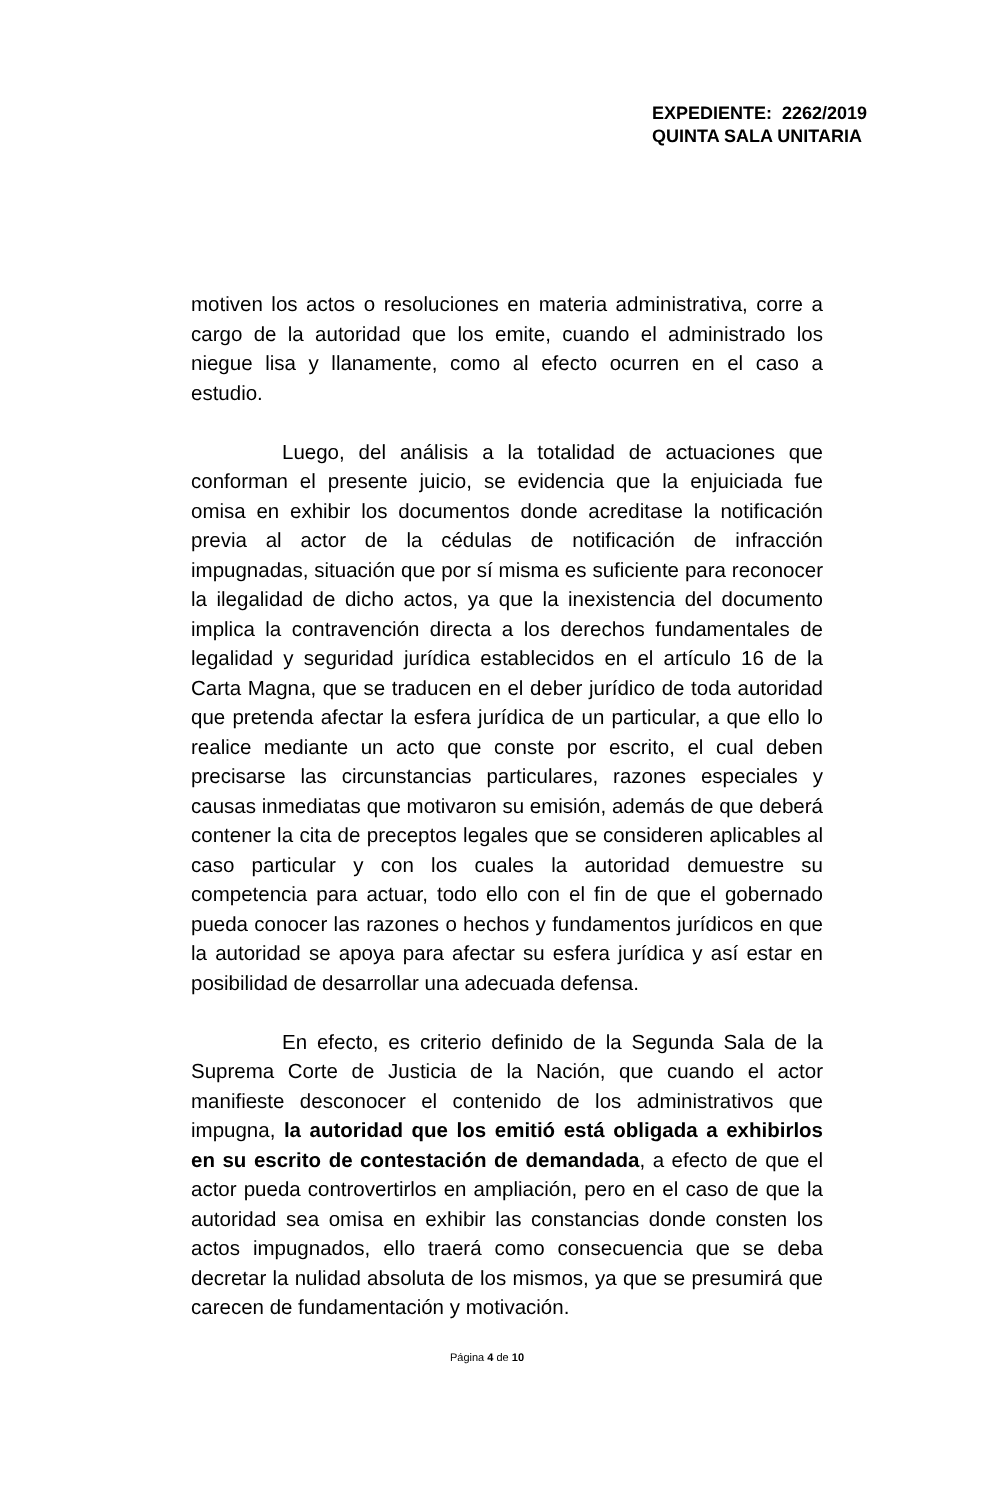EXPEDIENTE: 2262/2019
QUINTA SALA UNITARIA
motiven los actos o resoluciones en materia administrativa, corre a cargo de la autoridad que los emite, cuando el administrado los niegue lisa y llanamente, como al efecto ocurren en el caso a estudio.
Luego, del análisis a la totalidad de actuaciones que conforman el presente juicio, se evidencia que la enjuiciada fue omisa en exhibir los documentos donde acreditase la notificación previa al actor de la cédulas de notificación de infracción impugnadas, situación que por sí misma es suficiente para reconocer la ilegalidad de dicho actos, ya que la inexistencia del documento implica la contravención directa a los derechos fundamentales de legalidad y seguridad jurídica establecidos en el artículo 16 de la Carta Magna, que se traducen en el deber jurídico de toda autoridad que pretenda afectar la esfera jurídica de un particular, a que ello lo realice mediante un acto que conste por escrito, el cual deben precisarse las circunstancias particulares, razones especiales y causas inmediatas que motivaron su emisión, además de que deberá contener la cita de preceptos legales que se consideren aplicables al caso particular y con los cuales la autoridad demuestre su competencia para actuar, todo ello con el fin de que el gobernado pueda conocer las razones o hechos y fundamentos jurídicos en que la autoridad se apoya para afectar su esfera jurídica y así estar en posibilidad de desarrollar una adecuada defensa.
En efecto, es criterio definido de la Segunda Sala de la Suprema Corte de Justicia de la Nación, que cuando el actor manifieste desconocer el contenido de los administrativos que impugna, la autoridad que los emitió está obligada a exhibirlos en su escrito de contestación de demandada, a efecto de que el actor pueda controvertirlos en ampliación, pero en el caso de que la autoridad sea omisa en exhibir las constancias donde consten los actos impugnados, ello traerá como consecuencia que se deba decretar la nulidad absoluta de los mismos, ya que se presumirá que carecen de fundamentación y motivación.
Página 4 de 10